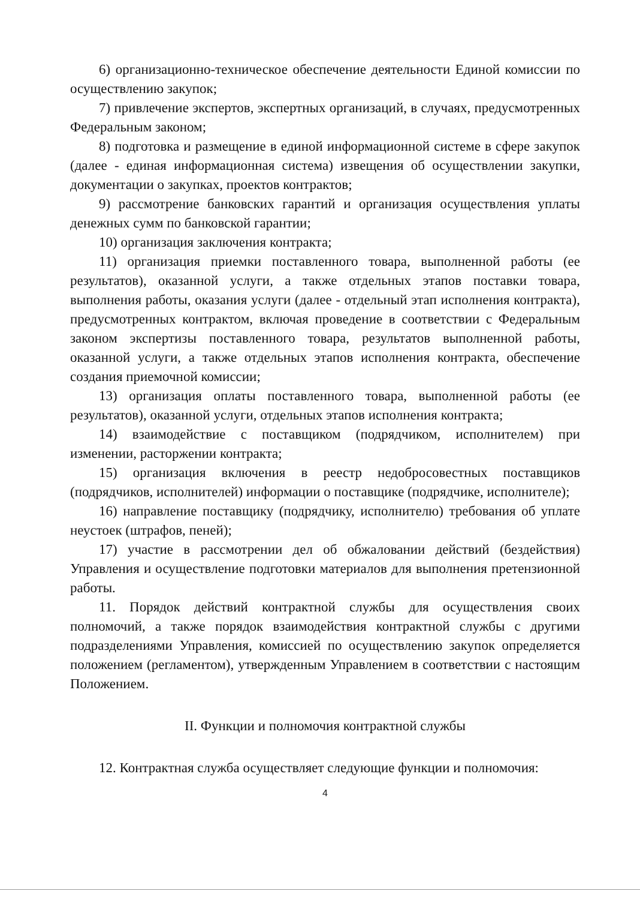6) организационно-техническое обеспечение деятельности Единой комиссии по осуществлению закупок;
7) привлечение экспертов, экспертных организаций, в случаях, предусмотренных Федеральным законом;
8) подготовка и размещение в единой информационной системе в сфере закупок (далее - единая информационная система) извещения об осуществлении закупки, документации о закупках, проектов контрактов;
9) рассмотрение банковских гарантий и организация осуществления уплаты денежных сумм по банковской гарантии;
10) организация заключения контракта;
11) организация приемки поставленного товара, выполненной работы (ее результатов), оказанной услуги, а также отдельных этапов поставки товара, выполнения работы, оказания услуги (далее - отдельный этап исполнения контракта), предусмотренных контрактом, включая проведение в соответствии с Федеральным законом экспертизы поставленного товара, результатов выполненной работы, оказанной услуги, а также отдельных этапов исполнения контракта, обеспечение создания приемочной комиссии;
13) организация оплаты поставленного товара, выполненной работы (ее результатов), оказанной услуги, отдельных этапов исполнения контракта;
14) взаимодействие с поставщиком (подрядчиком, исполнителем) при изменении, расторжении контракта;
15) организация включения в реестр недобросовестных поставщиков (подрядчиков, исполнителей) информации о поставщике (подрядчике, исполнителе);
16) направление поставщику (подрядчику, исполнителю) требования об уплате неустоек (штрафов, пеней);
17) участие в рассмотрении дел об обжаловании действий (бездействия) Управления и осуществление подготовки материалов для выполнения претензионной работы.
11. Порядок действий контрактной службы для осуществления своих полномочий, а также порядок взаимодействия контрактной службы с другими подразделениями Управления, комиссией по осуществлению закупок определяется положением (регламентом), утвержденным Управлением в соответствии с настоящим Положением.
II. Функции и полномочия контрактной службы
12. Контрактная служба осуществляет следующие функции и полномочия:
4